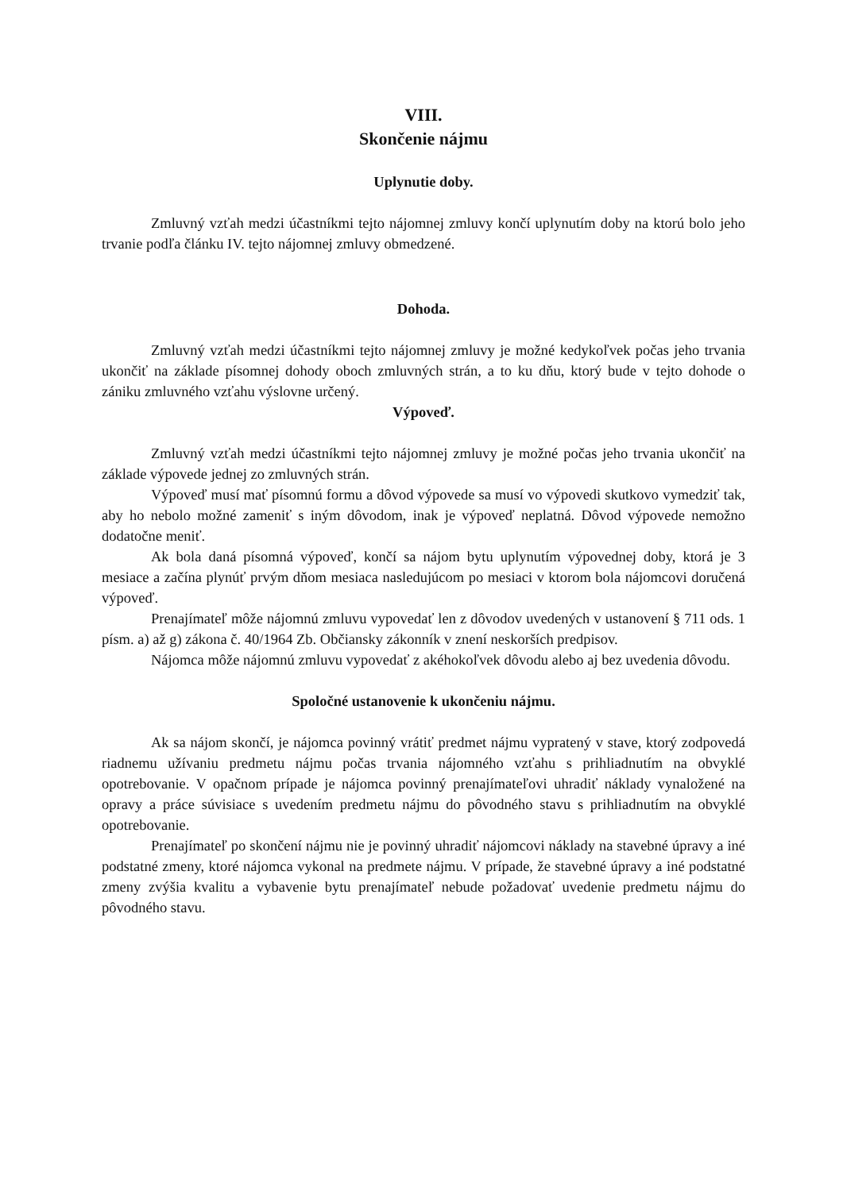VIII.
Skončenie nájmu
Uplynutie doby.
Zmluvný vzťah medzi účastníkmi tejto nájomnej zmluvy končí uplynutím doby na ktorú bolo jeho trvanie podľa článku IV. tejto nájomnej zmluvy obmedzené.
Dohoda.
Zmluvný vzťah medzi účastníkmi tejto nájomnej zmluvy je možné kedykoľvek počas jeho trvania ukončiť na základe písomnej dohody oboch zmluvných strán, a to ku dňu, ktorý bude v tejto dohode o zániku zmluvného vzťahu výslovne určený.
Výpoveď.
Zmluvný vzťah medzi účastníkmi tejto nájomnej zmluvy je možné počas jeho trvania ukončiť na základe výpovede jednej zo zmluvných strán.
Výpoveď musí mať písomnú formu a dôvod výpovede sa musí vo výpovedi skutkovo vymedziť tak, aby ho nebolo možné zameniť s iným dôvodom, inak je výpoveď neplatná. Dôvod výpovede nemožno dodatočne meniť.
Ak bola daná písomná výpoveď, končí sa nájom bytu uplynutím výpovednej doby, ktorá je 3 mesiace a začína plynúť prvým dňom mesiaca nasledujúcom po mesiaci v ktorom bola nájomcovi doručená výpoveď.
Prenajímateľ môže nájomnú zmluvu vypovedať len z dôvodov uvedených v ustanovení § 711 ods. 1 písm. a) až g) zákona č. 40/1964 Zb. Občiansky zákonník v znení neskorších predpisov.
Nájomca môže nájomnú zmluvu vypovedať z akéhokoľvek dôvodu alebo aj bez uvedenia dôvodu.
Spoločné ustanovenie k ukončeniu nájmu.
Ak sa nájom skončí, je nájomca povinný vrátiť predmet nájmu vypratený v stave, ktorý zodpovedá riadnemu užívaniu predmetu nájmu počas trvania nájomného vzťahu s prihliadnutím na obvyklé opotrebovanie. V opačnom prípade je nájomca povinný prenajímateľovi uhradiť náklady vynaložené na opravy a práce súvisiace s uvedením predmetu nájmu do pôvodného stavu s prihliadnutím na obvyklé opotrebovanie.
Prenajímateľ po skončení nájmu nie je povinný uhradiť nájomcovi náklady na stavebné úpravy a iné podstatné zmeny, ktoré nájomca vykonal na predmete nájmu. V prípade, že stavebné úpravy a iné podstatné zmeny zvýšia kvalitu a vybavenie bytu prenajímateľ nebude požadovať uvedenie predmetu nájmu do pôvodného stavu.